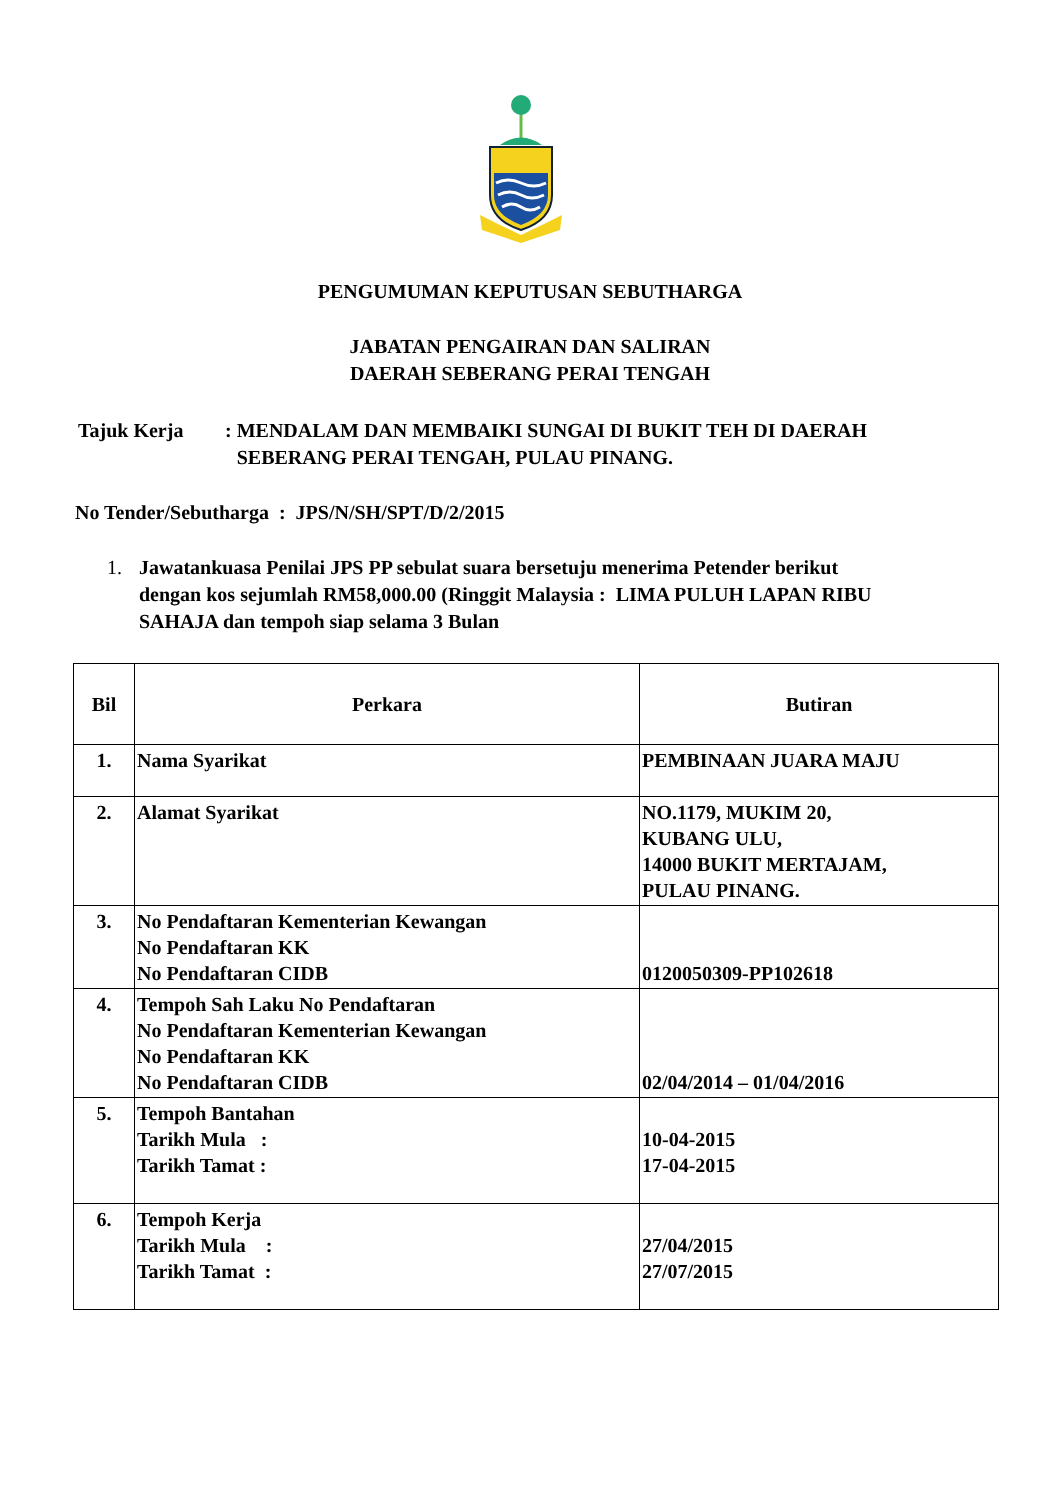PENGUMUMAN KEPUTUSAN SEBUTHARGA
JABATAN PENGAIRAN DAN SALIRAN
DAERAH SEBERANG PERAI TENGAH
Tajuk Kerja: MENDALAM DAN MEMBAIKI SUNGAI DI BUKIT TEH DI DAERAH
SEBERANG PERAI TENGAH, PULAU PINANG.
No Tender/Sebutharga : JPS/N/SH/SPT/D/2/2015
1. Jawatankuasa Penilai JPS PP sebulat suara bersetuju menerima Petender berikut
dengan kos sejumlah RM58,000.00 (Ringgit Malaysia : LIMA PULUH LAPAN RIBU
SAHAJA dan tempoh siap selama 3 Bulan
| Bil | Perkara | Butiran |
| --- | --- | --- |
| 1. | Nama Syarikat | PEMBINAAN JUARA MAJU |
| 2. | Alamat Syarikat | NO.1179, MUKIM 20, KUBANG ULU, 14000 BUKIT MERTAJAM, PULAU PINANG. |
| 3. | No Pendaftaran Kementerian Kewangan No Pendaftaran KK No Pendaftaran CIDB | 0120050309-PP102618 |
| 4. | Tempoh Sah Laku No Pendaftaran No Pendaftaran Kementerian Kewangan No Pendaftaran KK No Pendaftaran CIDB | 02/04/2014 – 01/04/2016 |
| 5. | Tempoh Bantahan Tarikh Mula : Tarikh Tamat : | 10-04-2015 17-04-2015 |
| 6. | Tempoh Kerja Tarikh Mula : Tarikh Tamat : | 27/04/2015 27/07/2015 |